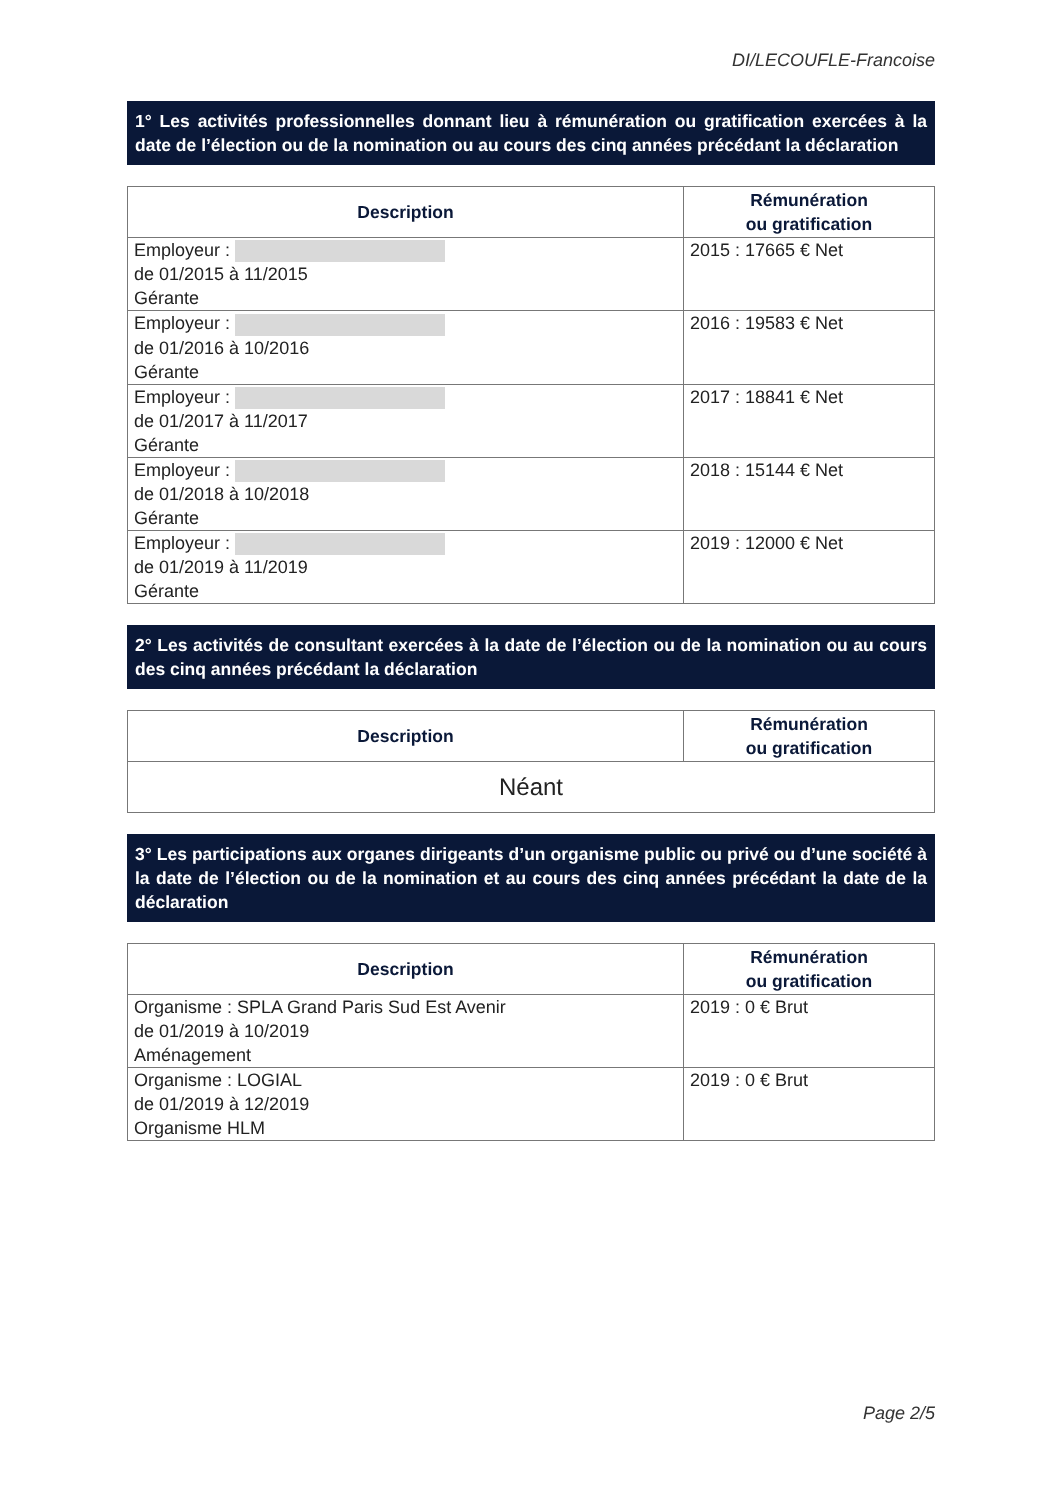DI/LECOUFLE-Francoise
1° Les activités professionnelles donnant lieu à rémunération ou gratification exercées à la date de l’élection ou de la nomination ou au cours des cinq années précédant la déclaration
| Description | Rémunération ou gratification |
| --- | --- |
| Employeur : de 01/2015 à 11/2015 Gérante | 2015 : 17665 € Net |
| Employeur : de 01/2016 à 10/2016 Gérante | 2016 : 19583 € Net |
| Employeur : de 01/2017 à 11/2017 Gérante | 2017 : 18841 € Net |
| Employeur : de 01/2018 à 10/2018 Gérante | 2018 : 15144 € Net |
| Employeur : de 01/2019 à 11/2019 Gérante | 2019 : 12000 € Net |
2° Les activités de consultant exercées à la date de l’élection ou de la nomination ou au cours des cinq années précédant la déclaration
| Description | Rémunération ou gratification |
| --- | --- |
| Néant | |
3° Les participations aux organes dirigeants d’un organisme public ou privé ou d’une société à la date de l’élection ou de la nomination et au cours des cinq années précédant la date de la déclaration
| Description | Rémunération ou gratification |
| --- | --- |
| Organisme : SPLA Grand Paris Sud Est Avenir de 01/2019 à 10/2019 Aménagement | 2019 : 0 € Brut |
| Organisme : LOGIAL de 01/2019 à 12/2019 Organisme HLM | 2019 : 0 € Brut |
Page 2/5